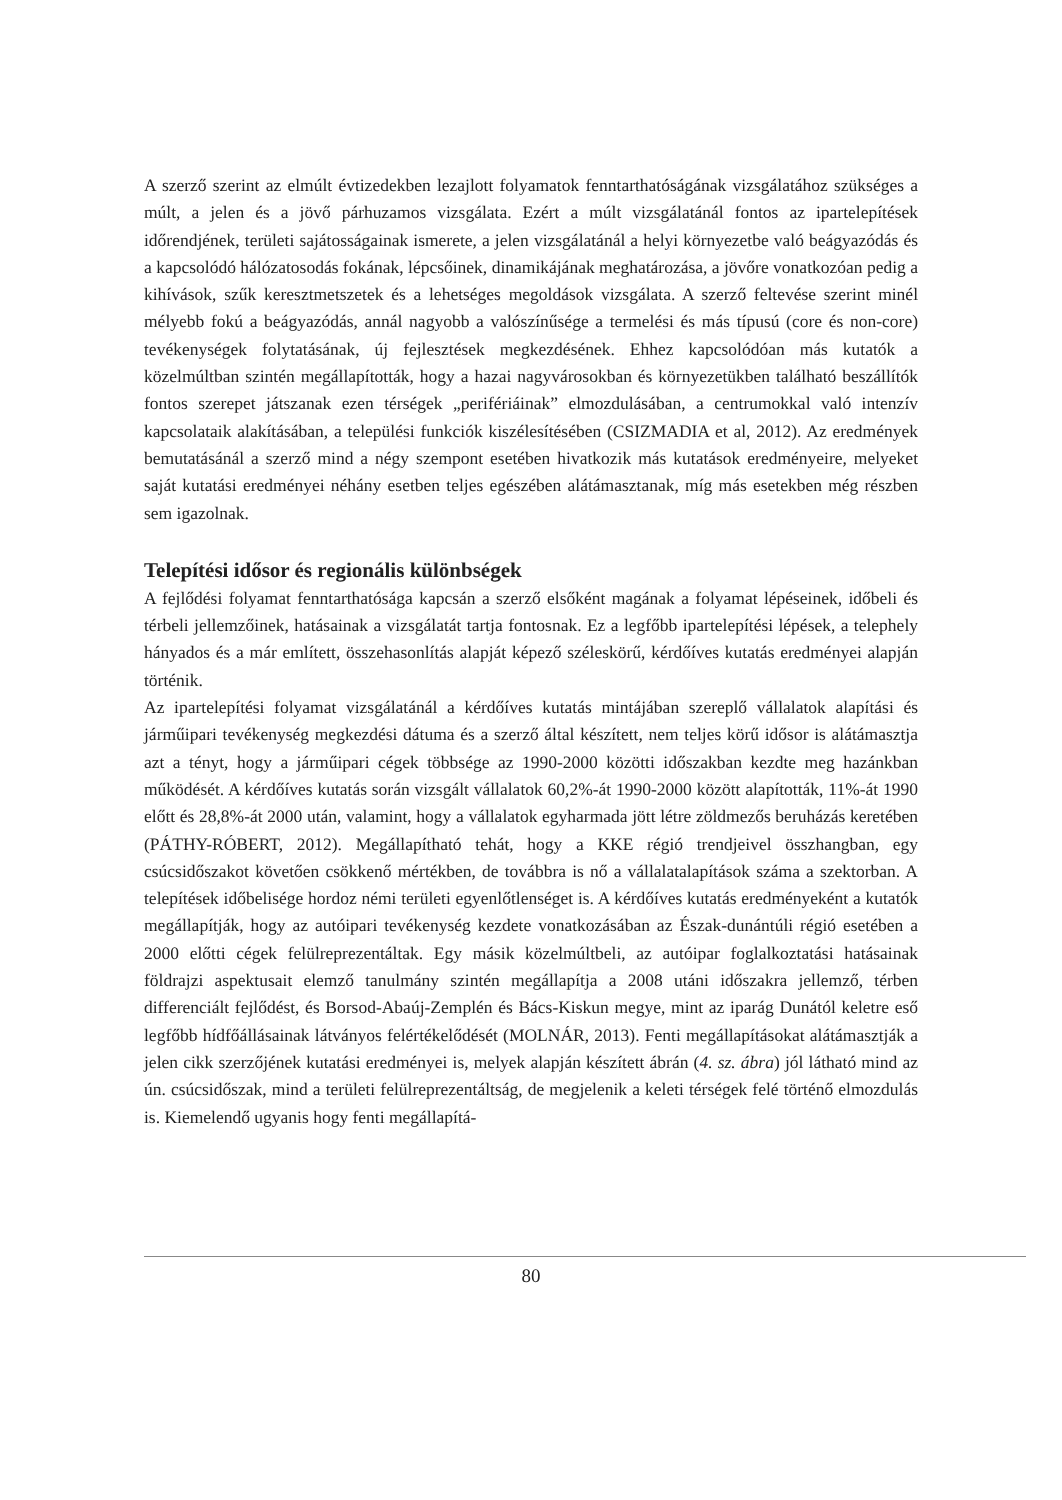A szerző szerint az elmúlt évtizedekben lezajlott folyamatok fenntarthatóságának vizsgálatához szükséges a múlt, a jelen és a jövő párhuzamos vizsgálata. Ezért a múlt vizsgálatánál fontos az ipartelepítések időrendjének, területi sajátosságainak ismerete, a jelen vizsgálatánál a helyi környezetbe való beágyazódás és a kapcsolódó hálózatosodás fokának, lépcsőinek, dinamikájának meghatározása, a jövőre vonatkozóan pedig a kihívások, szűk keresztmetszetek és a lehetséges megoldások vizsgálata. A szerző feltevése szerint minél mélyebb fokú a beágyazódás, annál nagyobb a valószínűsége a termelési és más típusú (core és non-core) tevékenységek folytatásának, új fejlesztések megkezdésének. Ehhez kapcsolódóan más kutatók a közelmúltban szintén megállapították, hogy a hazai nagyvárosokban és környezetükben található beszállítók fontos szerepet játszanak ezen térségek „perifériáinak” elmozdulásában, a centrumokkal való intenzív kapcsolataik alakításában, a települési funkciók kiszélesítésében (CSIZMADIA et al, 2012). Az eredmények bemutatásánál a szerző mind a négy szempont esetében hivatkozik más kutatások eredményeire, melyeket saját kutatási eredményei néhány esetben teljes egészében alátámasztanak, míg más esetekben még részben sem igazolnak.
Telepítési idősor és regionális különbségek
A fejlődési folyamat fenntarthatósága kapcsán a szerző elsőként magának a folyamat lépéseinek, időbeli és térbeli jellemzőinek, hatásainak a vizsgálatát tartja fontosnak. Ez a legfőbb ipartelepítési lépések, a telephely hányados és a már említett, összehasonlítás alapját képező széleskörű, kérdőíves kutatás eredményei alapján történik.
Az ipartelepítési folyamat vizsgálatánál a kérdőíves kutatás mintájában szereplő vállalatok alapítási és járműipari tevékenység megkezdési dátuma és a szerző által készített, nem teljes körű idősor is alátámasztja azt a tényt, hogy a járműipari cégek többsége az 1990-2000 közötti időszakban kezdte meg hazánkban működését. A kérdőíves kutatás során vizsgált vállalatok 60,2%-át 1990-2000 között alapították, 11%-át 1990 előtt és 28,8%-át 2000 után, valamint, hogy a vállalatok egyharmada jött létre zöldmezős beruházás keretében (PÁTHY-RÓBERT, 2012). Megállapítható tehát, hogy a KKE régió trendjeivel összhangban, egy csúcsidőszakot követően csökkenő mértékben, de továbbra is nő a vállalatalapítások száma a szektorban. A telepítések időbelisége hordoz némi területi egyenlőtlenséget is. A kérdőíves kutatás eredményeként a kutatók megállapítják, hogy az autóipari tevékenység kezdete vonatkozásában az Észak-dunántúli régió esetében a 2000 előtti cégek felülreprezentáltak. Egy másik közelmúltbeli, az autóipar foglalkoztatási hatásainak földrajzi aspektusait elemző tanulmány szintén megállapítja a 2008 utáni időszakra jellemző, térben differenciált fejlődést, és Borsod-Abaúj-Zemplén és Bács-Kiskun megye, mint az iparág Dunától keletre eső legfőbb hídfőállásainak látványos felértékelődését (MOLNÁR, 2013). Fenti megállapításokat alátámasztják a jelen cikk szerzőjének kutatási eredményei is, melyek alapján készített ábrán (4. sz. ábra) jól látható mind az ún. csúcsidőszak, mind a területi felülreprezentáltság, de megjelenik a keleti térségek felé történő elmozdulás is. Kiemelendő ugyanis hogy fenti megállapítá-
80